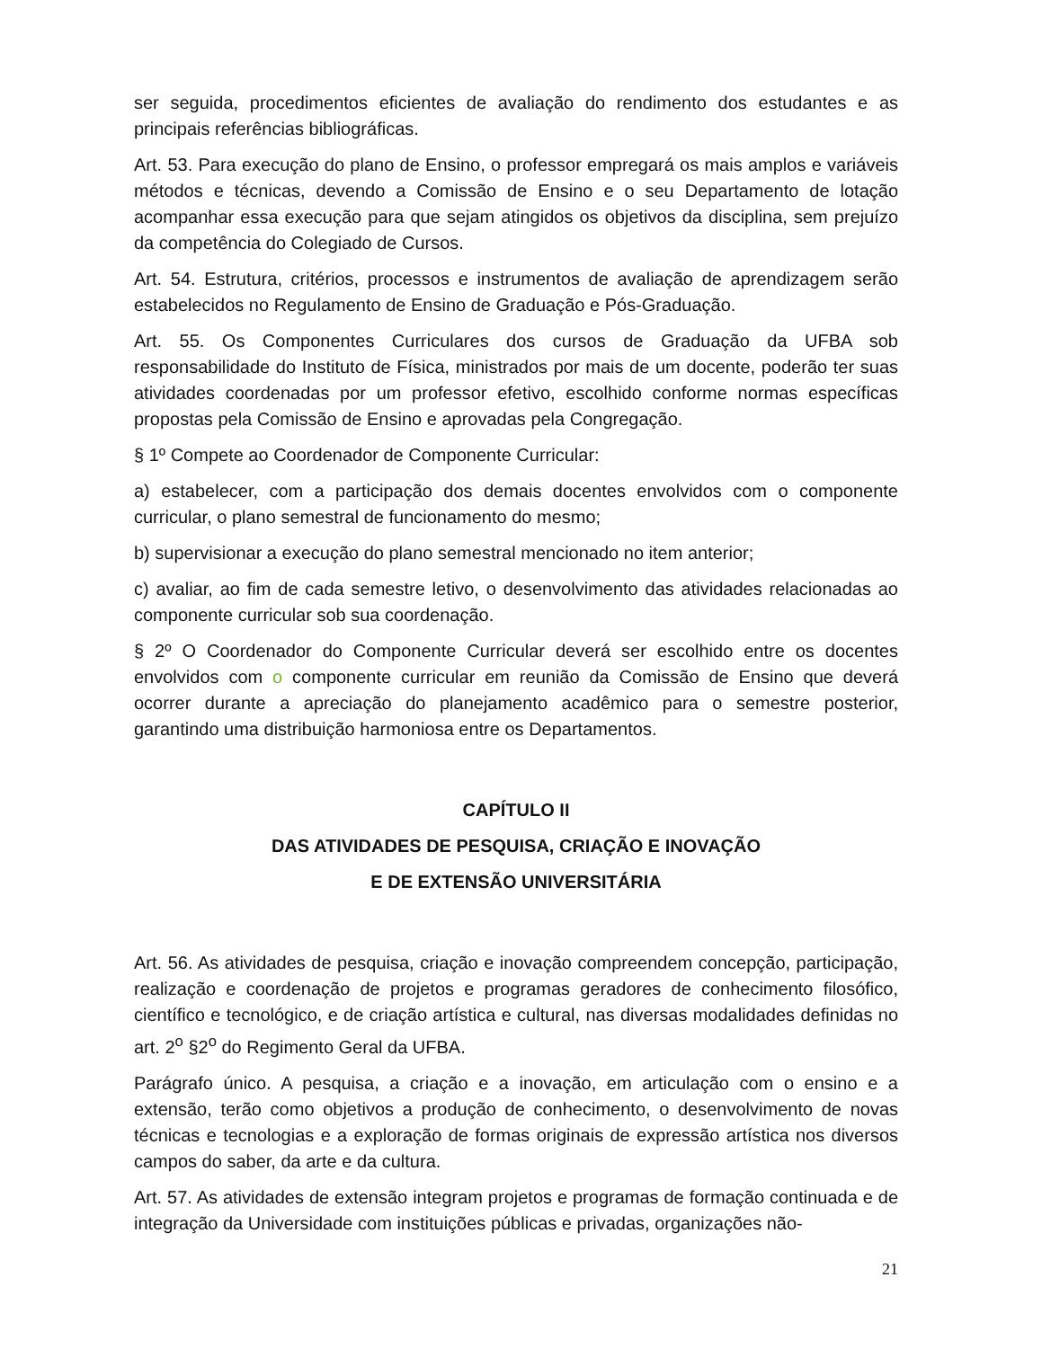ser seguida, procedimentos eficientes de avaliação do rendimento dos estudantes e as principais referências bibliográficas.
Art. 53. Para execução do plano de Ensino, o professor empregará os mais amplos e variáveis métodos e técnicas, devendo a Comissão de Ensino e o seu Departamento de lotação acompanhar essa execução para que sejam atingidos os objetivos da disciplina, sem prejuízo da competência do Colegiado de Cursos.
Art. 54. Estrutura, critérios, processos e instrumentos de avaliação de aprendizagem serão estabelecidos no Regulamento de Ensino de Graduação e Pós-Graduação.
Art. 55. Os Componentes Curriculares dos cursos de Graduação da UFBA sob responsabilidade do Instituto de Física, ministrados por mais de um docente, poderão ter suas atividades coordenadas por um professor efetivo, escolhido conforme normas específicas propostas pela Comissão de Ensino e aprovadas pela Congregação.
§ 1º Compete ao Coordenador de Componente Curricular:
a) estabelecer, com a participação dos demais docentes envolvidos com o componente curricular, o plano semestral de funcionamento do mesmo;
b) supervisionar a execução do plano semestral mencionado no item anterior;
c) avaliar, ao fim de cada semestre letivo, o desenvolvimento das atividades relacionadas ao componente curricular sob sua coordenação.
§ 2º O Coordenador do Componente Curricular deverá ser escolhido entre os docentes envolvidos com o componente curricular em reunião da Comissão de Ensino que deverá ocorrer durante a apreciação do planejamento acadêmico para o semestre posterior, garantindo uma distribuição harmoniosa entre os Departamentos.
CAPÍTULO II
DAS ATIVIDADES DE PESQUISA, CRIAÇÃO E INOVAÇÃO
E DE EXTENSÃO UNIVERSITÁRIA
Art. 56. As atividades de pesquisa, criação e inovação compreendem concepção, participação, realização e coordenação de projetos e programas geradores de conhecimento filosófico, científico e tecnológico, e de criação artística e cultural, nas diversas modalidades definidas no art. 2<sup>o</sup> §2<sup>o</sup> do Regimento Geral da UFBA.
Parágrafo único. A pesquisa, a criação e a inovação, em articulação com o ensino e a extensão, terão como objetivos a produção de conhecimento, o desenvolvimento de novas técnicas e tecnologias e a exploração de formas originais de expressão artística nos diversos campos do saber, da arte e da cultura.
Art. 57. As atividades de extensão integram projetos e programas de formação continuada e de integração da Universidade com instituições públicas e privadas, organizações não-
21